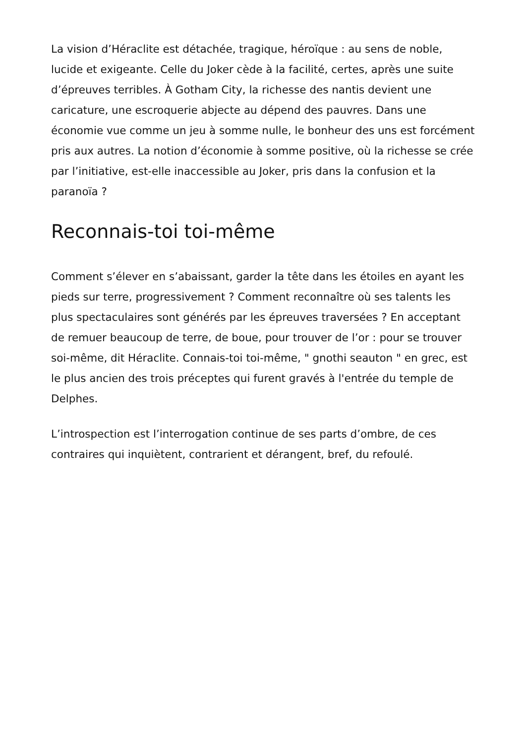La vision d’Héraclite est détachée, tragique, héroïque : au sens de noble, lucide et exigeante. Celle du Joker cède à la facilité, certes, après une suite d’épreuves terribles. À Gotham City, la richesse des nantis devient une caricature, une escroquerie abjecte au dépend des pauvres. Dans une économie vue comme un jeu à somme nulle, le bonheur des uns est forcément pris aux autres. La notion d’économie à somme positive, où la richesse se crée par l’initiative, est-elle inaccessible au Joker, pris dans la confusion et la paranoïa ?
Reconnais-toi toi-même
Comment s’élever en s’abaissant, garder la tête dans les étoiles en ayant les pieds sur terre, progressivement ? Comment reconnaître où ses talents les plus spectaculaires sont générés par les épreuves traversées ? En acceptant de remuer beaucoup de terre, de boue, pour trouver de l’or : pour se trouver soi-même, dit Héraclite. Connais-toi toi-même, " gnothi seauton " en grec, est le plus ancien des trois préceptes qui furent gravés à l'entrée du temple de Delphes.
L’introspection est l’interrogation continue de ses parts d’ombre, de ces contraires qui inquiètent, contrarient et dérangent, bref, du refoulé.